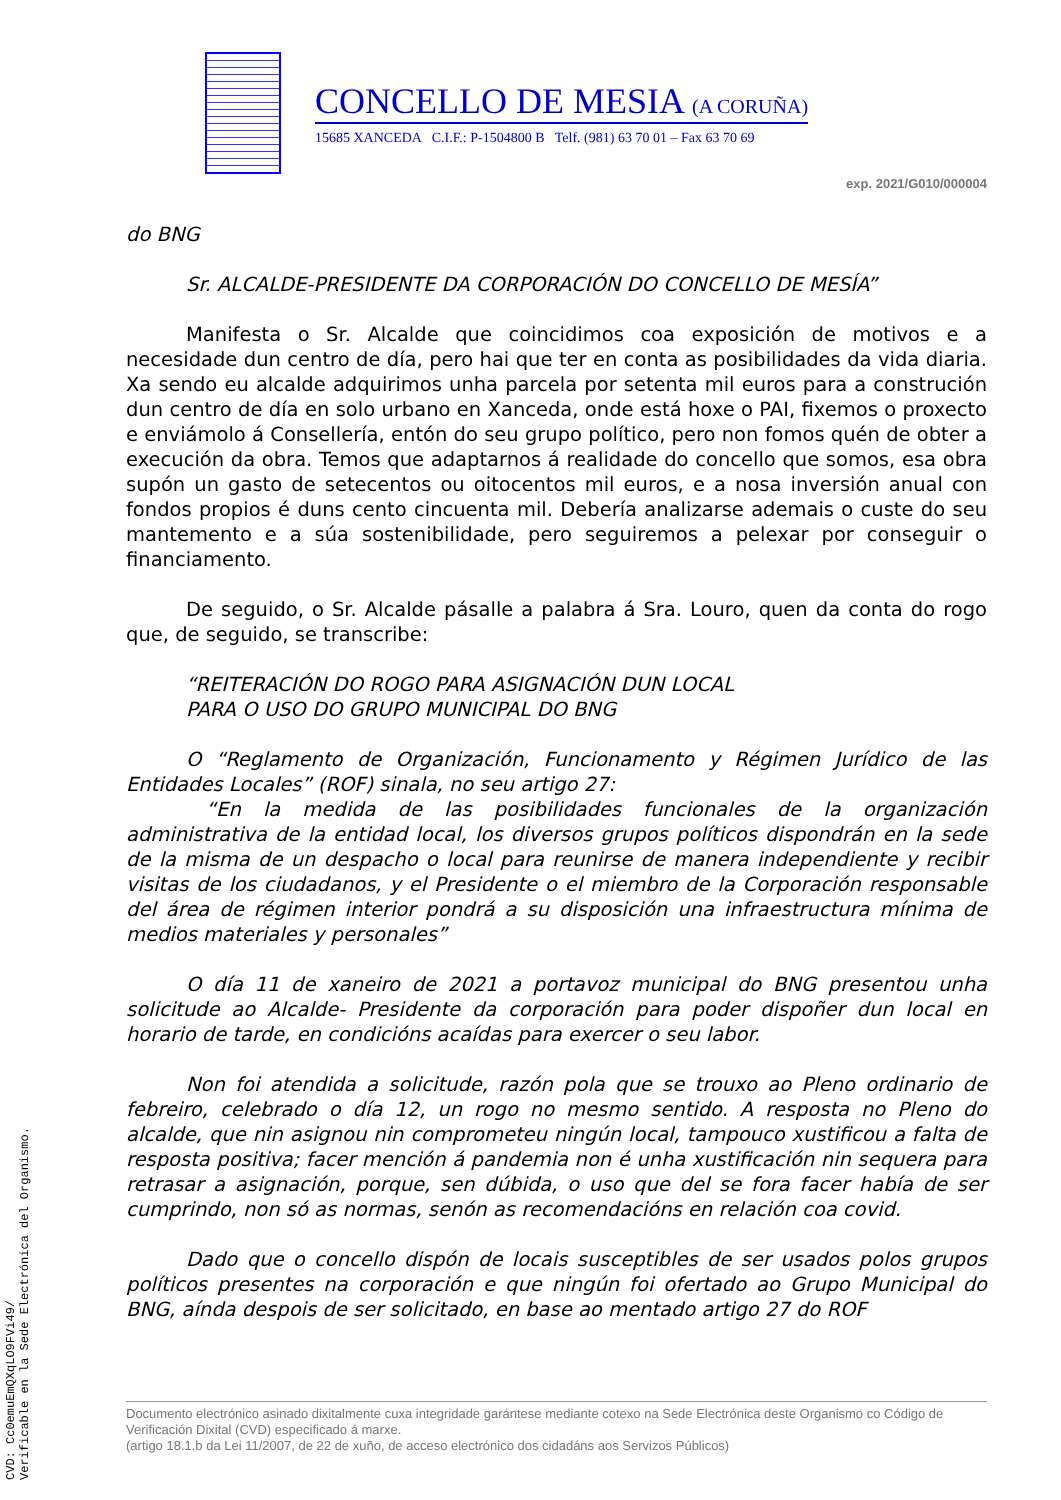CONCELLO DE MESIA (A CORUÑA)
15685 XANCEDA C.I.F.: P-1504800 B Telf. (981) 63 70 01 – Fax 63 70 69
exp. 2021/G010/000004
do BNG
Sr. ALCALDE-PRESIDENTE DA CORPORACIÓN DO CONCELLO DE MESÍA”
Manifesta o Sr. Alcalde que coincidimos coa exposición de motivos e a necesidade dun centro de día, pero hai que ter en conta as posibilidades da vida diaria. Xa sendo eu alcalde adquirimos unha parcela por setenta mil euros para a construción dun centro de día en solo urbano en Xanceda, onde está hoxe o PAI, fixemos o proxecto e enviámolo á Consellería, entón do seu grupo político, pero non fomos quén de obter a execución da obra. Temos que adaptarnos á realidade do concello que somos, esa obra supón un gasto de setecentos ou oitocentos mil euros, e a nosa inversión anual con fondos propios é duns cento cincuenta mil. Debería analizarse ademais o custe do seu mantemento e a súa sostenibilidade, pero seguiremos a pelexar por conseguir o financiamento.
De seguido, o Sr. Alcalde pásalle a palabra á Sra. Louro, quen da conta do rogo que, de seguido, se transcribe:
“REITERACIÓN DO ROGO PARA ASIGNACIÓN DUN LOCAL
PARA O USO DO GRUPO MUNICIPAL DO BNG
O “Reglamento de Organización, Funcionamento y Régimen Jurídico de las Entidades Locales” (ROF) sinala, no seu artigo 27:
“En la medida de las posibilidades funcionales de la organización administrativa de la entidad local, los diversos grupos políticos dispondrán en la sede de la misma de un despacho o local para reunirse de manera independiente y recibir visitas de los ciudadanos, y el Presidente o el miembro de la Corporación responsable del área de régimen interior pondrá a su disposición una infraestructura mínima de medios materiales y personales”
O día 11 de xaneiro de 2021 a portavoz municipal do BNG presentou unha solicitude ao Alcalde- Presidente da corporación para poder dispoñer dun local en horario de tarde, en condicións acaídas para exercer o seu labor.
Non foi atendida a solicitude, razón pola que se trouxo ao Pleno ordinario de febreiro, celebrado o día 12, un rogo no mesmo sentido. A resposta no Pleno do alcalde, que nin asignou nin comprometeu ningún local, tampouco xustificou a falta de resposta positiva; facer mención á pandemia non é unha xustificación nin sequera para retrasar a asignación, porque, sen dúbida, o uso que del se fora facer había de ser cumprindo, non só as normas, senón as recomendacións en relación coa covid.
Dado que o concello dispón de locais susceptibles de ser usados polos grupos políticos presentes na corporación e que ningún foi ofertado ao Grupo Municipal do BNG, aínda despois de ser solicitado, en base ao mentado artigo 27 do ROF
Documento electrónico asinado dixitalmente cuxa integridade garántese mediante cotexo na Sede Electrónica deste Organismo co Código de Verificación Dixital (CVD) especificado á marxe.
(artigo 18.1.b da Lei 11/2007, de 22 de xuño, de acceso electrónico dos cidadáns aos Servizos Públicos)
CVD: Cc0emuEmQXqLO9FVi49/
Verificable en la Sede Electrónica del Organismo.